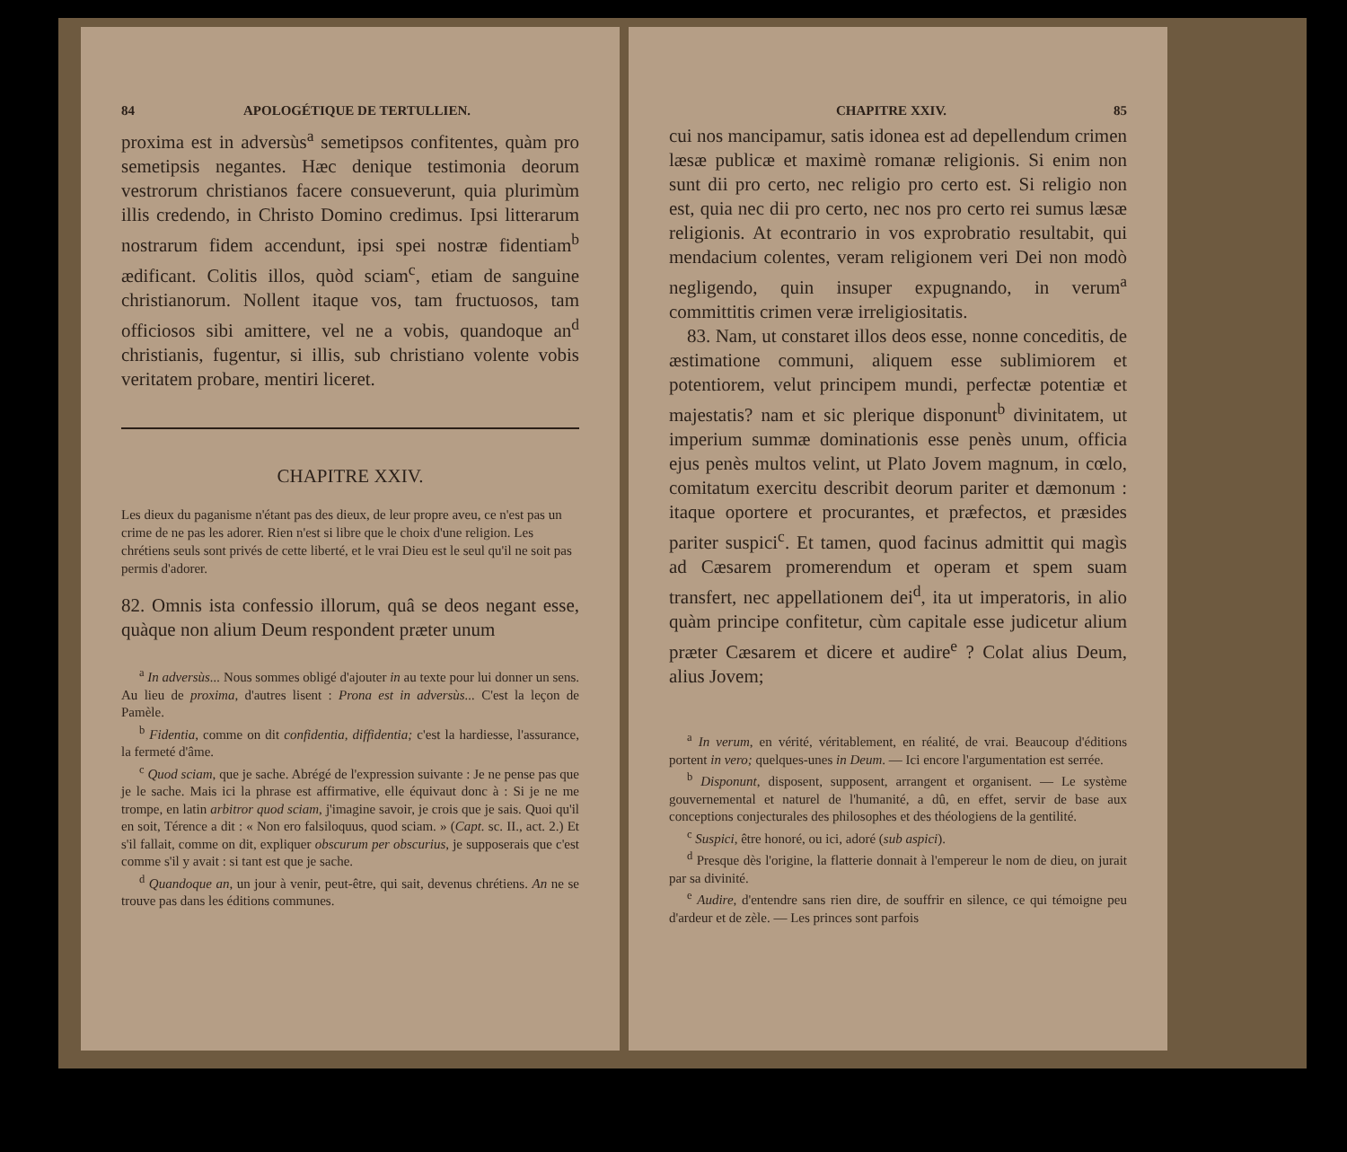84 APOLOGÉTIQUE DE TERTULLIEN.
proxima est in adversùs<sup>a</sup> semetipsos confitentes, quàm pro semetipsis negantes. Hæc denique testimonia deorum vestrorum christianos facere consueverunt, quia plurimùm illis credendo, in Christo Domino credimus. Ipsi litterarum nostrarum fidem accendunt, ipsi spei nostræ fidentiam<sup>b</sup> ædificant. Colitis illos, quòd sciam<sup>c</sup>, etiam de sanguine christianorum. Nollent itaque vos, tam fructuosos, tam officiosos sibi amittere, vel ne a vobis, quandoque an<sup>d</sup> christianis, fugentur, si illis, sub christiano volente vobis veritatem probare, mentiri liceret.
CHAPITRE XXIV.
Les dieux du paganisme n'étant pas des dieux, de leur propre aveu, ce n'est pas un crime de ne pas les adorer. Rien n'est si libre que le choix d'une religion. Les chrétiens seuls sont privés de cette liberté, et le vrai Dieu est le seul qu'il ne soit pas permis d'adorer.
82. Omnis ista confessio illorum, quâ se deos negant esse, quàque non alium Deum respondent præter unum
<sup>a</sup> In adversùs... Nous sommes obligé d'ajouter in au texte pour lui donner un sens. Au lieu de proxima, d'autres lisent : Prona est in adversùs... C'est la leçon de Pamèle.
<sup>b</sup> Fidentia, comme on dit confidentia, diffidentia; c'est la hardiesse, l'assurance, la fermeté d'âme.
<sup>c</sup> Quod sciam, que je sache. Abrégé de l'expression suivante : Je ne pense pas que je le sache. Mais ici la phrase est affirmative, elle équivaut donc à : Si je ne me trompe, en latin arbitror quod sciam, j'imagine savoir, je crois que je sais. Quoi qu'il en soit, Térence a dit : « Non ero falsiloquus, quod sciam. » (Capt. sc. II., act. 2.) Et s'il fallait, comme on dit, expliquer obscurum per obscurius, je supposerais que c'est comme s'il y avait : si tant est que je sache.
<sup>d</sup> Quandoque an, un jour à venir, peut-être, qui sait, devenus chrétiens. An ne se trouve pas dans les éditions communes.
CHAPITRE XXIV. 85
cui nos mancipamur, satis idonea est ad depellendum crimen læsæ publicæ et maximè romanæ religionis. Si enim non sunt dii pro certo, nec religio pro certo est. Si religio non est, quia nec dii pro certo, nec nos pro certo rei sumus læsæ religionis. At econtrario in vos exprobratio resultabit, qui mendacium colentes, veram religionem veri Dei non modò negligendo, quin insuper expugnando, in verum<sup>a</sup> committitis crimen veræ irreligiositatis.
83. Nam, ut constaret illos deos esse, nonne conceditis, de æstimatione communi, aliquem esse sublimiorem et potentiorem, velut principem mundi, perfectæ potentiæ et majestatis? nam et sic plerique disponunt<sup>b</sup> divinitatem, ut imperium summæ dominationis esse penès unum, officia ejus penès multos velint, ut Plato Jovem magnum, in cœlo, comitatum exercitu describit deorum pariter et dæmonum : itaque oportere et procurantes, et præfectos, et præsides pariter suspici<sup>c</sup>. Et tamen, quod facinus admittit qui magìs ad Cæsarem promerendum et operam et spem suam transfert, nec appellationem dei<sup>d</sup>, ita ut imperatoris, in alio quàm principe confitetur, cùm capitale esse judicetur alium præter Cæsarem et dicere et audire<sup>e</sup> ? Colat alius Deum, alius Jovem;
<sup>a</sup> In verum, en vérité, véritablement, en réalité, de vrai. Beaucoup d'éditions portent in vero; quelques-unes in Deum. — Ici encore l'argumentation est serrée.
<sup>b</sup> Disponunt, disposent, supposent, arrangent et organisent. — Le système gouvernemental et naturel de l'humanité, a dû, en effet, servir de base aux conceptions conjecturales des philosophes et des théologiens de la gentilité.
<sup>c</sup> Suspici, être honoré, ou ici, adoré (sub aspici).
<sup>d</sup> Presque dès l'origine, la flatterie donnait à l'empereur le nom de dieu, on jurait par sa divinité.
<sup>e</sup> Audire, d'entendre sans rien dire, de souffrir en silence, ce qui témoigne peu d'ardeur et de zèle. — Les princes sont parfois